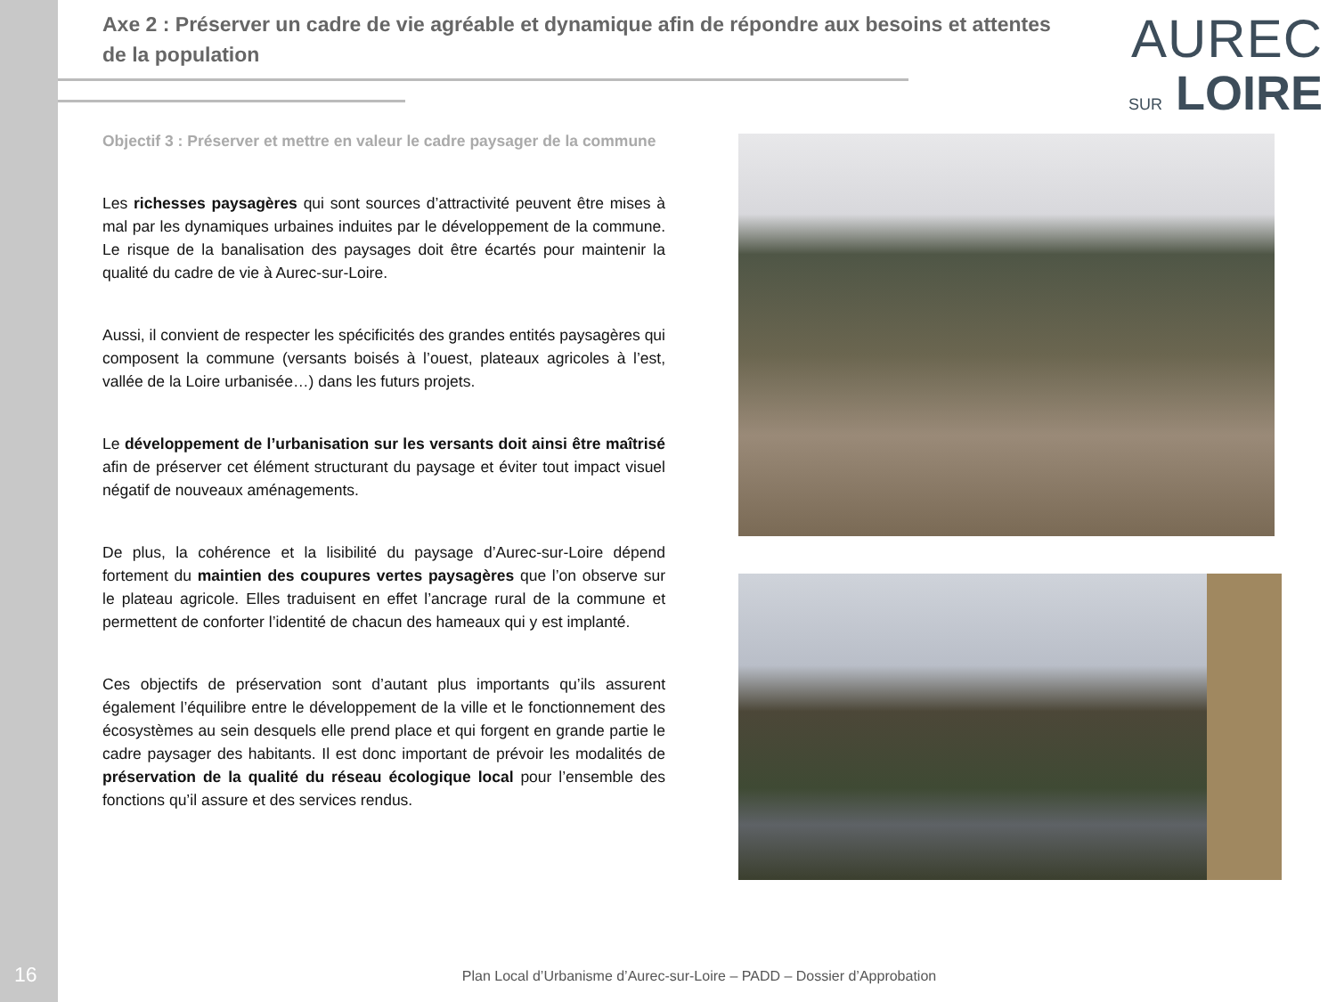Axe 2 : Préserver un cadre de vie agréable et dynamique afin de répondre aux besoins et attentes de la population
AUREC
SUR LOIRE
Objectif 3 : Préserver et mettre en valeur le cadre paysager de la commune
Les richesses paysagères qui sont sources d’attractivité peuvent être mises à mal par les dynamiques urbaines induites par le développement de la commune. Le risque de la banalisation des paysages doit être écartés pour maintenir la qualité du cadre de vie à Aurec-sur-Loire.
Aussi, il convient de respecter les spécificités des grandes entités paysagères qui composent la commune (versants boisés à l’ouest, plateaux agricoles à l’est, vallée de la Loire urbanisée…) dans les futurs projets.
Le développement de l’urbanisation sur les versants doit ainsi être maîtrisé afin de préserver cet élément structurant du paysage et éviter tout impact visuel négatif de nouveaux aménagements.
De plus, la cohérence et la lisibilité du paysage d’Aurec-sur-Loire dépend fortement du maintien des coupures vertes paysagères que l’on observe sur le plateau agricole. Elles traduisent en effet l’ancrage rural de la commune et permettent de conforter l’identité de chacun des hameaux qui y est implanté.
Ces objectifs de préservation sont d’autant plus importants qu’ils assurent également l’équilibre entre le développement de la ville et le fonctionnement des écosystèmes au sein desquels elle prend place et qui forgent en grande partie le cadre paysager des habitants. Il est donc important de prévoir les modalités de préservation de la qualité du réseau écologique local pour l’ensemble des fonctions qu’il assure et des services rendus.
16
Plan Local d’Urbanisme d’Aurec-sur-Loire – PADD – Dossier d’Approbation